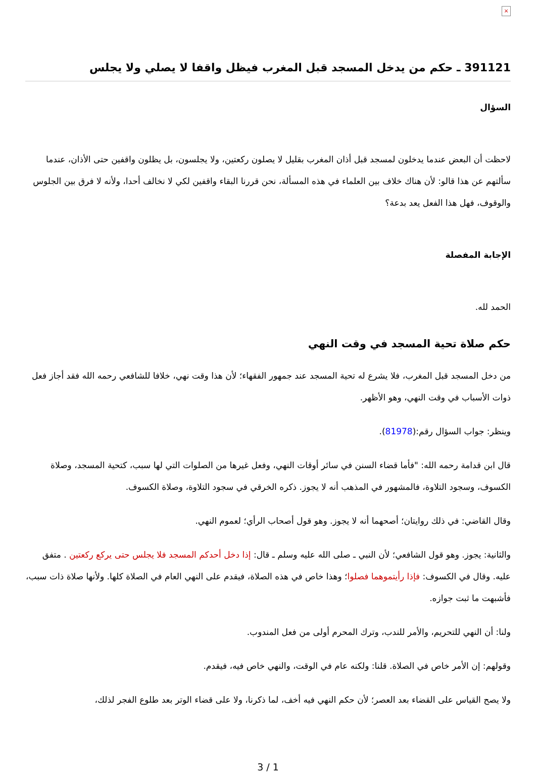×
391121 ـ حكم من يدخل المسجد قبل المغرب فيظل واقفا لا يصلي ولا يجلس
السؤال
لاحظت أن البعض عندما يدخلون لمسجد قبل أذان المغرب بقليل لا يصلون ركعتين، ولا يجلسون، بل يظلون واقفين حتى الأذان، عندما سألتهم عن هذا قالو: لأن هناك خلاف بين العلماء في هذه المسألة، نحن قررنا البقاء واقفين لكي لا نخالف أحدا، ولأنه لا فرق بين الجلوس والوقوف، فهل هذا الفعل يعد بدعة؟
الإجابة المفصلة
الحمد لله.
حكم صلاة تحية المسجد في وقت النهي
من دخل المسجد قبل المغرب، فلا يشرع له تحية المسجد عند جمهور الفقهاء؛ لأن هذا وقت نهي، خلافا للشافعي رحمه الله فقد أجاز فعل ذوات الأسباب في وقت النهي، وهو الأظهر.
وينظر: جواب السؤال رقم:(81978).
قال ابن قدامة رحمه الله: "فأما قضاء السنن في سائر أوقات النهي، وفعل غيرها من الصلوات التي لها سبب، كتحية المسجد، وصلاة الكسوف، وسجود التلاوة، فالمشهور في المذهب أنه لا يجوز. ذكره الخرقي في سجود التلاوة، وصلاة الكسوف.
وقال القاضي: في ذلك روايتان؛ أصحهما أنه لا يجوز. وهو قول أصحاب الرأي؛ لعموم النهي.
والثانية: يجوز. وهو قول الشافعي؛ لأن النبي ـ صلى الله عليه وسلم ـ قال: إذا دخل أحدكم المسجد فلا يجلس حتى يركع ركعتين . متفق عليه. وقال في الكسوف: فإذا رأيتموهما فصلوا؛ وهذا خاص في هذه الصلاة، فيقدم على النهي العام في الصلاة كلها. ولأنها صلاة ذات سبب، فأشبهت ما ثبت جوازه.
ولنا: أن النهي للتحريم، والأمر للندب، وترك المحرم أولى من فعل المندوب.
وقولهم: إن الأمر خاص في الصلاة. قلنا: ولكنه عام في الوقت، والنهي خاص فيه، فيقدم.
ولا يصح القياس على القضاء بعد العصر؛ لأن حكم النهي فيه أخف، لما ذكرنا، ولا على قضاء الوتر بعد طلوع الفجر لذلك،
3 / 1